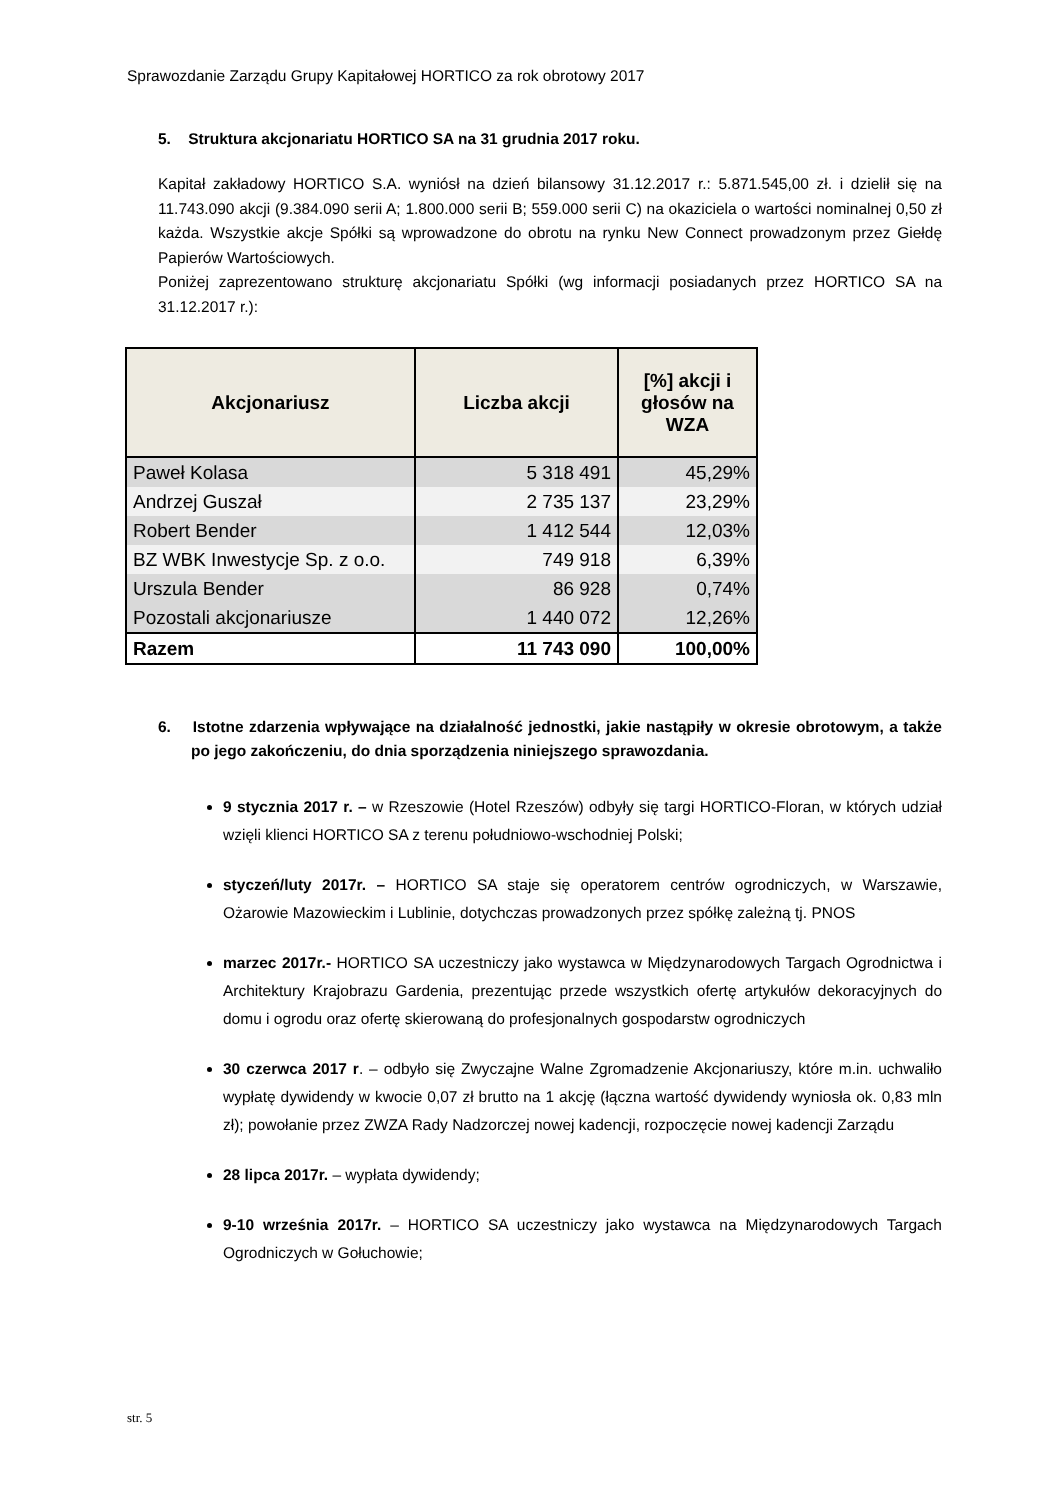Sprawozdanie Zarządu Grupy Kapitałowej HORTICO za rok obrotowy 2017
5. Struktura akcjonariatu HORTICO SA na 31 grudnia 2017 roku.
Kapitał zakładowy HORTICO S.A. wyniósł na dzień bilansowy 31.12.2017 r.: 5.871.545,00 zł. i dzielił się na 11.743.090 akcji (9.384.090 serii A; 1.800.000 serii B; 559.000 serii C) na okaziciela o wartości nominalnej 0,50 zł każda. Wszystkie akcje Spółki są wprowadzone do obrotu na rynku New Connect prowadzonym przez Giełdę Papierów Wartościowych.
Poniżej zaprezentowano strukturę akcjonariatu Spółki (wg informacji posiadanych przez HORTICO SA na 31.12.2017 r.):
| Akcjonariusz | Liczba akcji | [%] akcji i głosów na WZA |
| --- | --- | --- |
| Paweł Kolasa | 5 318 491 | 45,29% |
| Andrzej Guszał | 2 735 137 | 23,29% |
| Robert Bender | 1 412 544 | 12,03% |
| BZ WBK Inwestycje Sp. z o.o. | 749 918 | 6,39% |
| Urszula Bender | 86 928 | 0,74% |
| Pozostali akcjonariusze | 1 440 072 | 12,26% |
| Razem | 11 743 090 | 100,00% |
6. Istotne zdarzenia wpływające na działalność jednostki, jakie nastąpiły w okresie obrotowym, a także po jego zakończeniu, do dnia sporządzenia niniejszego sprawozdania.
9 stycznia 2017 r. – w Rzeszowie (Hotel Rzeszów) odbyły się targi HORTICO-Floran, w których udział wzięli klienci HORTICO SA z terenu południowo-wschodniej Polski;
styczeń/luty 2017r. – HORTICO SA staje się operatorem centrów ogrodniczych, w Warszawie, Ożarowie Mazowieckim i Lublinie, dotychczas prowadzonych przez spółkę zależną tj. PNOS
marzec 2017r.- HORTICO SA uczestniczy jako wystawca w Międzynarodowych Targach Ogrodnictwa i Architektury Krajobrazu Gardenia, prezentując przede wszystkich ofertę artykułów dekoracyjnych do domu i ogrodu oraz ofertę skierowaną do profesjonalnych gospodarstw ogrodniczych
30 czerwca 2017 r. – odbyło się Zwyczajne Walne Zgromadzenie Akcjonariuszy, które m.in. uchwaliło wypłatę dywidendy w kwocie 0,07 zł brutto na 1 akcję (łączna wartość dywidendy wyniosła ok. 0,83 mln zł); powołanie przez ZWZA Rady Nadzorczej nowej kadencji, rozpoczęcie nowej kadencji Zarządu
28 lipca 2017r. – wypłata dywidendy;
9-10 września 2017r. – HORTICO SA uczestniczy jako wystawca na Międzynarodowych Targach Ogrodniczych w Gołuchowie;
str. 5